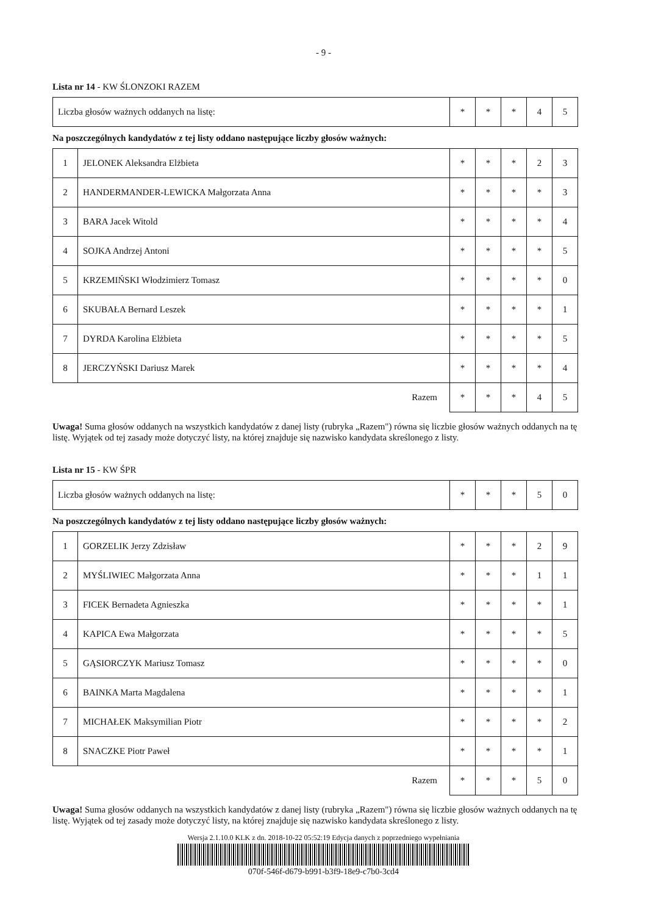- 9 -
Lista nr 14 - KW ŚLONZOKI RAZEM
| Liczba głosów ważnych oddanych na listę: | * | * | * | 4 | 5 |
Na poszczególnych kandydatów z tej listy oddano następujące liczby głosów ważnych:
| 1 | JELONEK Aleksandra Elżbieta | * | * | * | 2 | 3 |
| 2 | HANDERMANDER-LEWICKA Małgorzata Anna | * | * | * | * | 3 |
| 3 | BARA Jacek Witold | * | * | * | * | 4 |
| 4 | SOJKA Andrzej Antoni | * | * | * | * | 5 |
| 5 | KRZEMIŃSKI Włodzimierz Tomasz | * | * | * | * | 0 |
| 6 | SKUBAŁA Bernard Leszek | * | * | * | * | 1 |
| 7 | DYRDA Karolina Elżbieta | * | * | * | * | 5 |
| 8 | JERCZYŃSKI Dariusz Marek | * | * | * | * | 4 |
| Razem | | * | * | * | 4 | 5 |
Uwaga! Suma głosów oddanych na wszystkich kandydatów z danej listy (rubryka „Razem") równa się liczbie głosów ważnych oddanych na tę listę. Wyjątek od tej zasady może dotyczyć listy, na której znajduje się nazwisko kandydata skreślonego z listy.
Lista nr 15 - KW ŚPR
| Liczba głosów ważnych oddanych na listę: | * | * | * | 5 | 0 |
Na poszczególnych kandydatów z tej listy oddano następujące liczby głosów ważnych:
| 1 | GORZELIK Jerzy Zdzisław | * | * | * | 2 | 9 |
| 2 | MYŚLIWIEC Małgorzata Anna | * | * | * | 1 | 1 |
| 3 | FICEK Bernadeta Agnieszka | * | * | * | * | 1 |
| 4 | KAPICA Ewa Małgorzata | * | * | * | * | 5 |
| 5 | GĄSIORCZYK Mariusz Tomasz | * | * | * | * | 0 |
| 6 | BAINKA Marta Magdalena | * | * | * | * | 1 |
| 7 | MICHAŁEK Maksymilian Piotr | * | * | * | * | 2 |
| 8 | SNACZKE Piotr Paweł | * | * | * | * | 1 |
| Razem | | * | * | * | 5 | 0 |
Uwaga! Suma głosów oddanych na wszystkich kandydatów z danej listy (rubryka „Razem") równa się liczbie głosów ważnych oddanych na tę listę. Wyjątek od tej zasady może dotyczyć listy, na której znajduje się nazwisko kandydata skreślonego z listy.
Wersja 2.1.10.0 KLK z dn. 2018-10-22 05:52:19 Edycja danych z poprzedniego wypełniania
070f-546f-d679-b991-b3f9-18e9-c7b0-3cd4